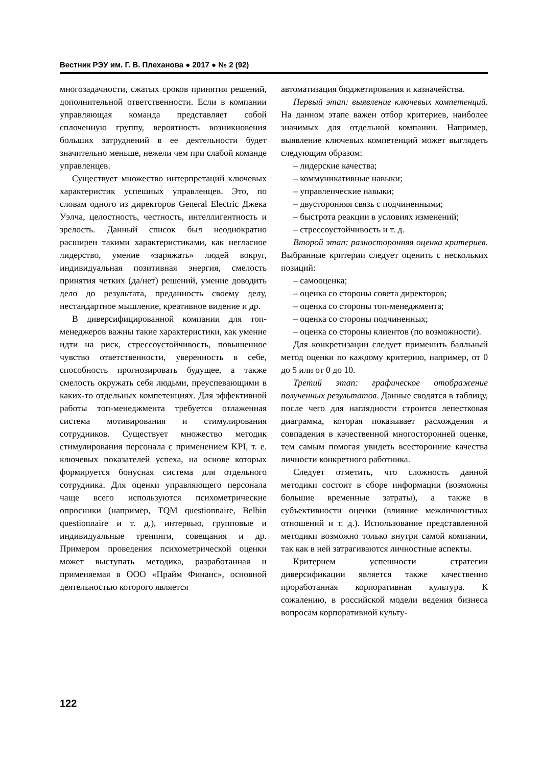Вестник РЭУ им. Г. В. Плеханова ● 2017 ● № 2 (92)
многозадачности, сжатых сроков принятия решений, дополнительной ответственности. Если в компании управляющая команда представляет собой сплоченную группу, вероятность возникновения больших затруднений в ее деятельности будет значительно меньше, нежели чем при слабой команде управленцев.
Существует множество интерпретаций ключевых характеристик успешных управленцев. Это, по словам одного из директоров General Electric Джека Уэлча, целостность, честность, интеллигентность и зрелость. Данный список был неоднократно расширен такими характеристиками, как негласное лидерство, умение «заряжать» людей вокруг, индивидуальная позитивная энергия, смелость принятия четких (да/нет) решений, умение доводить дело до результата, преданность своему делу, нестандартное мышление, креативное видение и др.
В диверсифицированной компании для топ-менеджеров важны такие характеристики, как умение идти на риск, стрессоустойчивость, повышенное чувство ответственности, уверенность в себе, способность прогнозировать будущее, а также смелость окружать себя людьми, преуспевающими в каких-то отдельных компетенциях. Для эффективной работы топ-менеджмента требуется отлаженная система мотивирования и стимулирования сотрудников. Существует множество методик стимулирования персонала с применением KPI, т. е. ключевых показателей успеха, на основе которых формируется бонусная система для отдельного сотрудника. Для оценки управляющего персонала чаще всего используются психометрические опросники (например, TQM questionnaire, Belbin questionnaire и т. д.), интервью, групповые и индивидуальные тренинги, совещания и др. Примером проведения психометрической оценки может выступать методика, разработанная и применяемая в ООО «Прайм Финанс», основной деятельностью которого является
автоматизация бюджетирования и казначейства.
Первый этап: выявление ключевых компетенций. На данном этапе важен отбор критериев, наиболее значимых для отдельной компании. Например, выявление ключевых компетенций может выглядеть следующим образом:
– лидерские качества;
– коммуникативные навыки;
– управленческие навыки;
– двусторонняя связь с подчиненными;
– быстрота реакции в условиях изменений;
– стрессоустойчивость и т. д.
Второй этап: разносторонняя оценка критериев. Выбранные критерии следует оценить с нескольких позиций:
– самооценка;
– оценка со стороны совета директоров;
– оценка со стороны топ-менеджмента;
– оценка со стороны подчиненных;
– оценка со стороны клиентов (по возможности).
Для конкретизации следует применить балльный метод оценки по каждому критерию, например, от 0 до 5 или от 0 до 10.
Третий этап: графическое отображение полученных результатов. Данные сводятся в таблицу, после чего для наглядности строится лепестковая диаграмма, которая показывает расхождения и совпадения в качественной многосторонней оценке, тем самым помогая увидеть всесторонние качества личности конкретного работника.
Следует отметить, что сложность данной методики состоит в сборе информации (возможны большие временные затраты), а также в субъективности оценки (влияние межличностных отношений и т. д.). Использование представленной методики возможно только внутри самой компании, так как в ней затрагиваются личностные аспекты.
Критерием успешности стратегии диверсификации является также качественно проработанная корпоративная культура. К сожалению, в российской модели ведения бизнеса вопросам корпоративной культу-
122